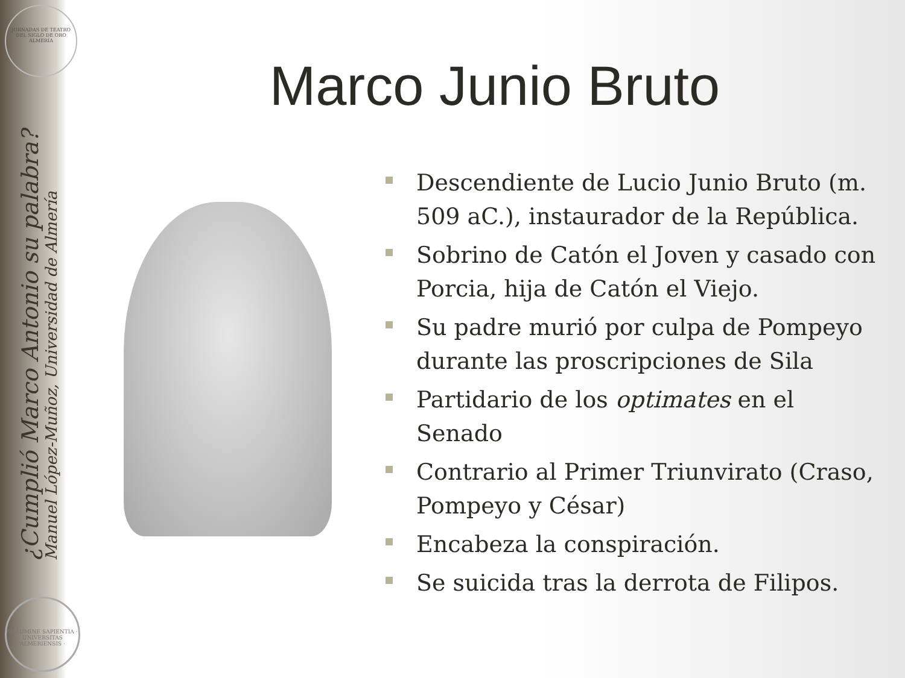JORNADAS DE TEATRO DEL SIGLO DE ORO ALMERÍA
¿Cumplió Marco Antonio su palabra?
Manuel López-Muñoz, Universidad de Almería
IN LUMINE SAPIENTIA · UNIVERSITAS ALMERIENSIS ·
Marco Junio Bruto
Descendiente de Lucio Junio Bruto (m. 509 aC.), instaurador de la República.
Sobrino de Catón el Joven y casado con Porcia, hija de Catón el Viejo.
Su padre murió por culpa de Pompeyo durante las proscripciones de Sila
Partidario de los optimates en el Senado
Contrario al Primer Triunvirato (Craso, Pompeyo y César)
Encabeza la conspiración.
Se suicida tras la derrota de Filipos.